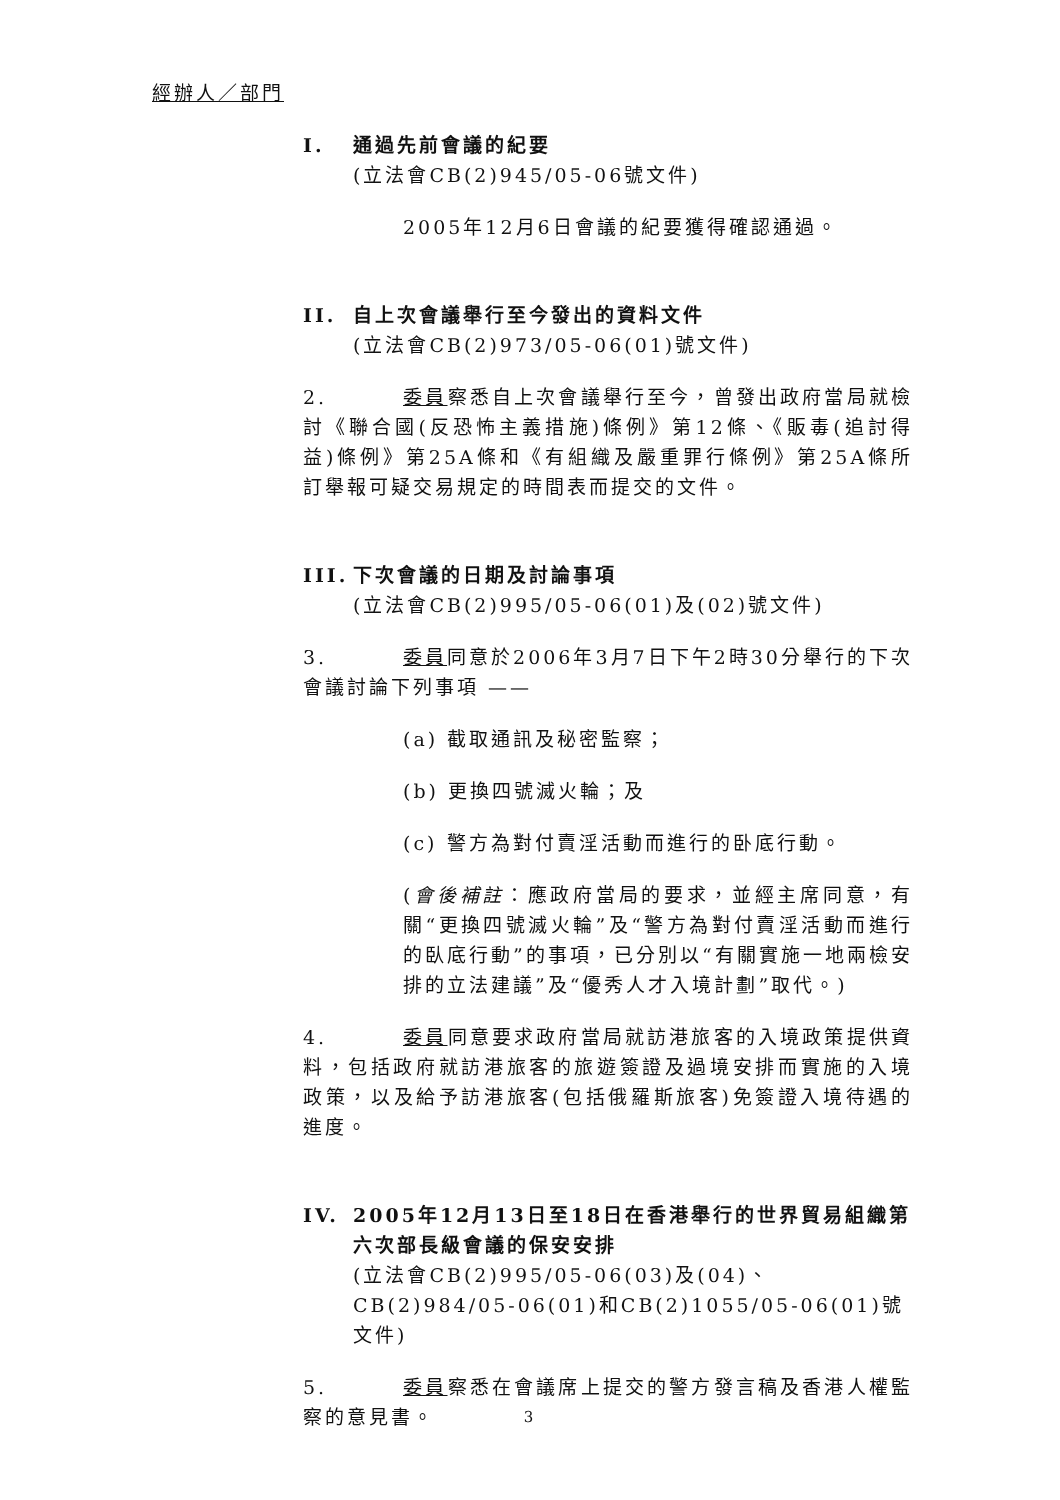經辦人／部門
I. 通過先前會議的紀要
(立法會CB(2)945/05-06號文件)
2005年12月6日會議的紀要獲得確認通過。
II. 自上次會議舉行至今發出的資料文件
(立法會CB(2)973/05-06(01)號文件)
2. 委員察悉自上次會議舉行至今，曾發出政府當局就檢討《聯合國(反恐怖主義措施)條例》第12條、《販毒(追討得益)條例》第25A條和《有組織及嚴重罪行條例》第25A條所訂舉報可疑交易規定的時間表而提交的文件。
III. 下次會議的日期及討論事項
(立法會CB(2)995/05-06(01)及(02)號文件)
3. 委員同意於2006年3月7日下午2時30分舉行的下次會議討論下列事項 ——
(a) 截取通訊及秘密監察；
(b) 更換四號滅火輪；及
(c) 警方為對付賣淫活動而進行的卧底行動。
(會後補註：應政府當局的要求，並經主席同意，有關“更換四號滅火輪”及“警方為對付賣淫活動而進行的臥底行動”的事項，已分別以“有關實施一地兩檢安排的立法建議”及“優秀人才入境計劃”取代。)
4. 委員同意要求政府當局就訪港旅客的入境政策提供資料，包括政府就訪港旅客的旅遊簽證及過境安排而實施的入境政策，以及給予訪港旅客(包括俄羅斯旅客)免簽證入境待遇的進度。
IV. 2005年12月13日至18日在香港舉行的世界貿易組織第六次部長級會議的保安安排
(立法會CB(2)995/05-06(03)及(04)、CB(2)984/05-06(01)和CB(2)1055/05-06(01)號文件)
5. 委員察悉在會議席上提交的警方發言稿及香港人權監察的意見書。
3